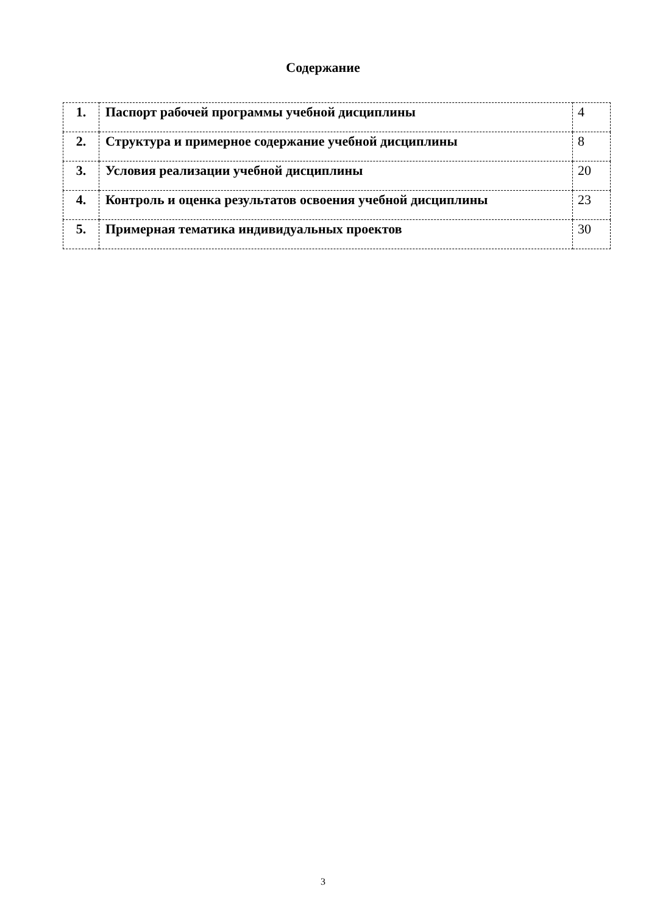Содержание
| 1. | Паспорт рабочей программы учебной дисциплины | 4 |
| 2. | Структура и примерное содержание учебной дисциплины | 8 |
| 3. | Условия реализации учебной дисциплины | 20 |
| 4. | Контроль и оценка результатов освоения учебной дисциплины | 23 |
| 5. | Примерная тематика индивидуальных проектов | 30 |
3